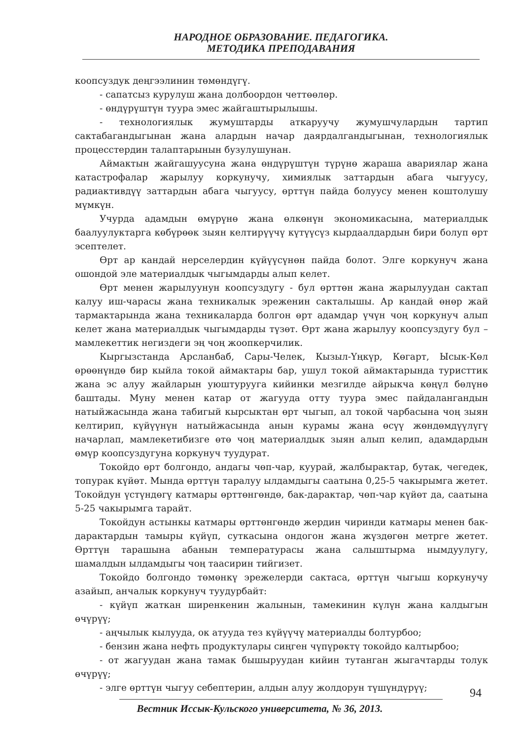НАРОДНОЕ ОБРАЗОВАНИЕ. ПЕДАГОГИКА.
МЕТОДИКА ПРЕПОДАВАНИЯ
коопсуздук деңгээлинин төмөндүгү.
- сапатсыз курулуш жана долбоордон четтөөлөр.
- өндүрүштүн туура эмес жайгаштырылышы.
- технологиялык жумуштарды аткаруучу жумушчулардын тартип сактабагандыгынан жана алардын начар даярдалгандыгынан, технологиялык процесстердин талаптарынын бузулушунан.
Аймактын жайгашуусуна жана өндүрүштүн түрүнө жараша авариялар жана катастрофалар жарылуу коркунучу, химиялык заттардын абага чыгуусу, радиактивдүү заттардын абага чыгуусу, өрттүн пайда болуусу менен коштолушу мүмкүн.
Учурда адамдын өмүрүнө жана өлкөнүн экономикасына, материалдык баалуулуктарга көбүрөөк зыян келтирүүчү күтүүсүз кырдаалдардын бири болуп өрт эсептелет.
Өрт ар кандай нерселердин күйүүсүнөн пайда болот. Элге коркунуч жана ошондой эле материалдык чыгымдарды алып келет.
Өрт менен жарылуунун коопсуздугу - бул өрттөн жана жарылуудан сактап калуу иш-чарасы жана техникалык эреженин сакталышы. Ар кандай өнөр жай тармактарында жана техникаларда болгон өрт адамдар үчүн чоң коркунуч алып келет жана материалдык чыгымдарды түзөт. Өрт жана жарылуу коопсуздугу бул – мамлекеттик негиздеги эң чоң жоопкерчилик.
Кыргызстанда Арсланбаб, Сары-Челек, Кызыл-Үңкүр, Көгарт, Ысык-Көл өрөөнүндө бир кыйла токой аймактары бар, ушул токой аймактарында туристтик жана эс алуу жайларын уюштурууга кийинки мезгилде айрыкча көңүл бөлүнө баштады. Муну менен катар от жагууда отту туура эмес пайдалангандын натыйжасында жана табигый кырсыктан өрт чыгып, ал токой чарбасына чоң зыян келтирип, күйүүнүн натыйжасында анын курамы жана өсүү жөндөмдүүлүгү начарлап, мамлекетибизге өтө чоң материалдык зыян алып келип, адамдардын өмүр коопсуздугуна коркунуч туудурат.
Токойдо өрт болгондо, андагы чөп-чар, куурай, жалбырактар, бутак, чегедек, топурак күйөт. Мында өрттүн таралуу ылдамдыгы саатына 0,25-5 чакырымга жетет. Токойдун үстүндөгү катмары өрттөнгөндө, бак-дарактар, чөп-чар күйөт да, саатына 5-25 чакырымга тарайт.
Токойдун астынкы катмары өрттөнгөндө жердин чиринди катмары менен бак-дарактардын тамыры күйүп, суткасына ондогон жана жүздөгөн метрге жетет. Өрттүн тарашына абанын температурасы жана салыштырма нымдуулугу, шамалдын ылдамдыгы чоң таасирин тийгизет.
Токойдо болгондо төмөнкү эрежелерди сактаса, өрттүн чыгыш коркунучу азайып, анчалык коркунуч туудурбайт:
- күйүп жаткан ширенкенин жалынын, тамекинин күлүн жана калдыгын өчүрүү;
- аңчылык кылууда, ок атууда тез күйүүчү материалды болтурбоо;
- бензин жана нефть продуктулары сиңген чүпүрөктү токойдо калтырбоо;
- от жагуудан жана тамак бышыруудан кийин тутанган жыгачтарды толук өчүрүү;
- элге өрттүн чыгуу себептерин, алдын алуу жолдорун түшүндүрүү;
94
Вестник Иссык-Кульского университета, № 36, 2013.